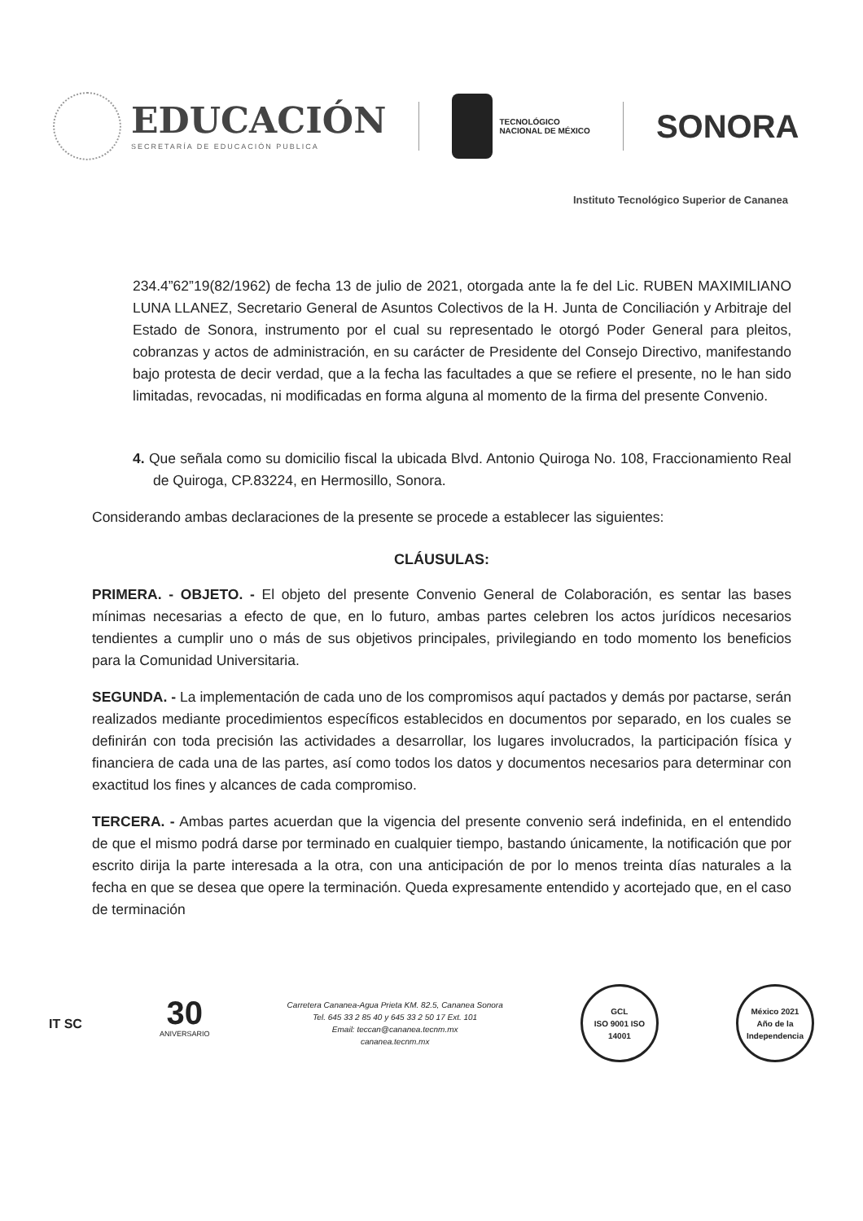EDUCACIÓN
SECRETARÍA DE EDUCACIÓN PUBLICA
TECNOLÓGICO
NACIONAL DE MÉXICO
SONORA
Instituto Tecnológico Superior de Cananea
234.4”62”19(82/1962) de fecha 13 de julio de 2021, otorgada ante la fe del Lic. RUBEN MAXIMILIANO LUNA LLANEZ, Secretario General de Asuntos Colectivos de la H. Junta de Conciliación y Arbitraje del Estado de Sonora, instrumento por el cual su representado le otorgó Poder General para pleitos, cobranzas y actos de administración, en su carácter de Presidente del Consejo Directivo, manifestando bajo protesta de decir verdad, que a la fecha las facultades a que se refiere el presente, no le han sido limitadas, revocadas, ni modificadas en forma alguna al momento de la firma del presente Convenio.
4. Que señala como su domicilio fiscal la ubicada Blvd. Antonio Quiroga No. 108, Fraccionamiento Real de Quiroga, CP.83224, en Hermosillo, Sonora.
Considerando ambas declaraciones de la presente se procede a establecer las siguientes:
CLÁUSULAS:
PRIMERA. - OBJETO. - El objeto del presente Convenio General de Colaboración, es sentar las bases mínimas necesarias a efecto de que, en lo futuro, ambas partes celebren los actos jurídicos necesarios tendientes a cumplir uno o más de sus objetivos principales, privilegiando en todo momento los beneficios para la Comunidad Universitaria.
SEGUNDA. - La implementación de cada uno de los compromisos aquí pactados y demás por pactarse, serán realizados mediante procedimientos específicos establecidos en documentos por separado, en los cuales se definirán con toda precisión las actividades a desarrollar, los lugares involucrados, la participación física y financiera de cada una de las partes, así como todos los datos y documentos necesarios para determinar con exactitud los fines y alcances de cada compromiso.
TERCERA. - Ambas partes acuerdan que la vigencia del presente convenio será indefinida, en el entendido de que el mismo podrá darse por terminado en cualquier tiempo, bastando únicamente, la notificación que por escrito dirija la parte interesada a la otra, con una anticipación de por lo menos treinta días naturales a la fecha en que se desea que opere la terminación. Queda expresamente entendido y acortejado que, en el caso de terminación
IT SC
30
ANIVERSARIO
Carretera Cananea-Agua Prieta KM. 82.5, Cananea Sonora
Tel. 645 33 2 85 40 y 645 33 2 50 17 Ext. 101
Email: teccan@cananea.tecnm.mx
cananea.tecnm.mx
GCL
ISO 9001 ISO 14001
México 2021
Año de la Independencia